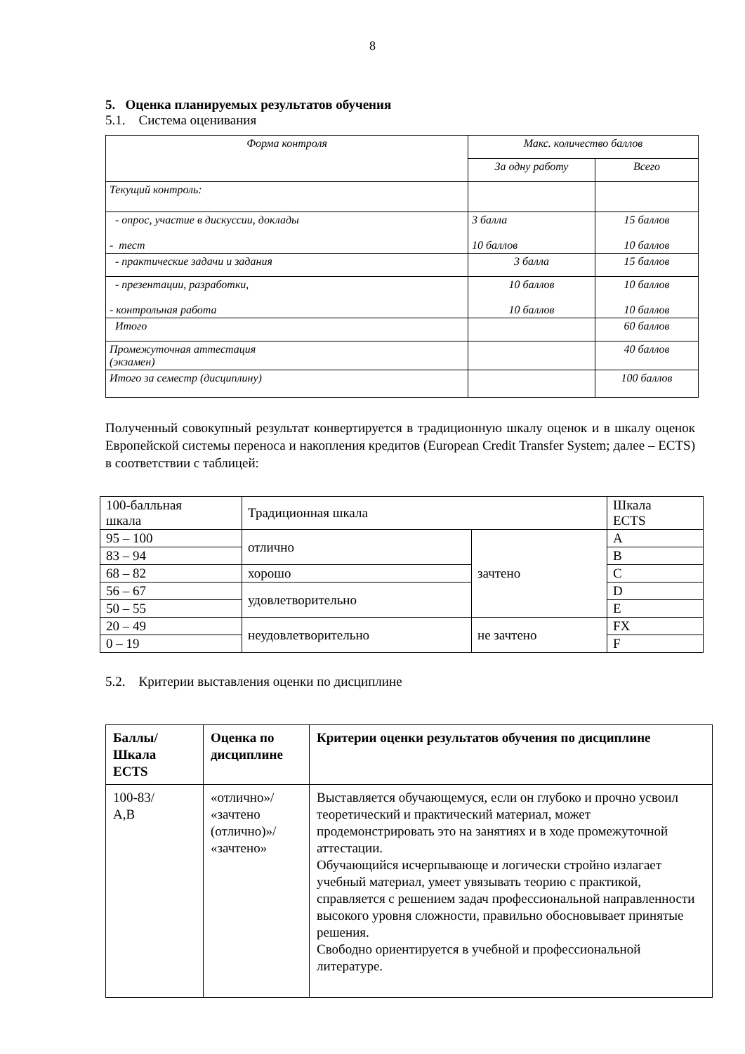8
5. Оценка планируемых результатов обучения
5.1. Система оценивания
| Форма контроля | Макс. количество баллов | |
| --- | --- | --- |
| | За одну работу | Всего |
| Текущий контроль: | | |
| - опрос, участие в дискуссии, доклады - тест | 3 балла 10 баллов | 15 баллов 10 баллов |
| - практические задачи и задания | 3 балла | 15 баллов |
| - презентации, разработки, - контрольная работа | 10 баллов 10 баллов | 10 баллов 10 баллов |
| Итого | | 60 баллов |
| Промежуточная аттестация (экзамен) | | 40 баллов |
| Итого за семестр (дисциплину) | | 100 баллов |
Полученный совокупный результат конвертируется в традиционную шкалу оценок и в шкалу оценок Европейской системы переноса и накопления кредитов (European Credit Transfer System; далее – ECTS) в соответствии с таблицей:
| 100-балльная шкала | Традиционная шкала | | Шкала ECTS |
| 95 – 100 | отлично | зачтено | A |
| 83 – 94 | | | B |
| 68 – 82 | хорошо | | C |
| 56 – 67 | удовлетворительно | | D |
| 50 – 55 | | | E |
| 20 – 49 | неудовлетворительно | не зачтено | FX |
| 0 – 19 | | | F |
5.2. Критерии выставления оценки по дисциплине
| Баллы/ Шкала ECTS | Оценка по дисциплине | Критерии оценки результатов обучения по дисциплине |
| --- | --- | --- |
| 100-83/ A,B | «отлично»/ «зачтено (отлично)»/ «зачтено» | Выставляется обучающемуся, если он глубоко и прочно усвоил теоретический и практический материал, может продемонстрировать это на занятиях и в ходе промежуточной аттестации. Обучающийся исчерпывающе и логически стройно излагает учебный материал, умеет увязывать теорию с практикой, справляется с решением задач профессиональной направленности высокого уровня сложности, правильно обосновывает принятые решения. Свободно ориентируется в учебной и профессиональной литературе. |